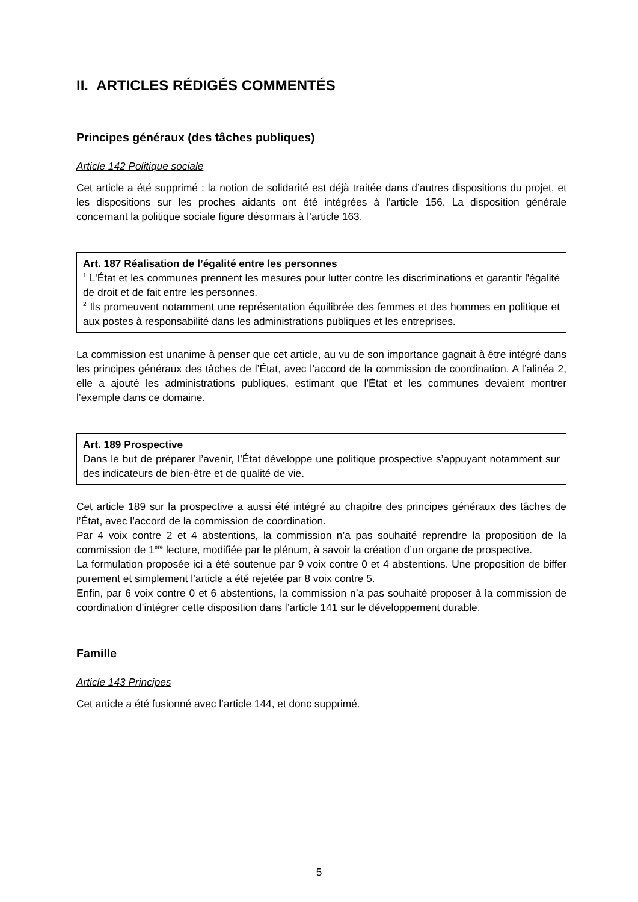II. ARTICLES RÉDIGÉS COMMENTÉS
Principes généraux (des tâches publiques)
Article 142 Politique sociale
Cet article a été supprimé : la notion de solidarité est déjà traitée dans d’autres dispositions du projet, et les dispositions sur les proches aidants ont été intégrées à l’article 156. La disposition générale concernant la politique sociale figure désormais à l’article 163.
Art. 187 Réalisation de l’égalité entre les personnes
<sup>1</sup> L'État et les communes prennent les mesures pour lutter contre les discriminations et garantir l'égalité de droit et de fait entre les personnes.
<sup>2</sup> Ils promeuvent notamment une représentation équilibrée des femmes et des hommes en politique et aux postes à responsabilité dans les administrations publiques et les entreprises.
La commission est unanime à penser que cet article, au vu de son importance gagnait à être intégré dans les principes généraux des tâches de l’État, avec l’accord de la commission de coordination. A l’alinéa 2, elle a ajouté les administrations publiques, estimant que l’État et les communes devaient montrer l’exemple dans ce domaine.
Art. 189 Prospective
Dans le but de préparer l’avenir, l’État développe une politique prospective s’appuyant notamment sur des indicateurs de bien-être et de qualité de vie.
Cet article 189 sur la prospective a aussi été intégré au chapitre des principes généraux des tâches de l’État, avec l’accord de la commission de coordination.
Par 4 voix contre 2 et 4 abstentions, la commission n’a pas souhaité reprendre la proposition de la commission de 1<sup>ère</sup> lecture, modifiée par le plénum, à savoir la création d’un organe de prospective.
La formulation proposée ici a été soutenue par 9 voix contre 0 et 4 abstentions. Une proposition de biffer purement et simplement l’article a été rejetée par 8 voix contre 5.
Enfin, par 6 voix contre 0 et 6 abstentions, la commission n’a pas souhaité proposer à la commission de coordination d’intégrer cette disposition dans l’article 141 sur le développement durable.
Famille
Article 143 Principes
Cet article a été fusionné avec l’article 144, et donc supprimé.
5